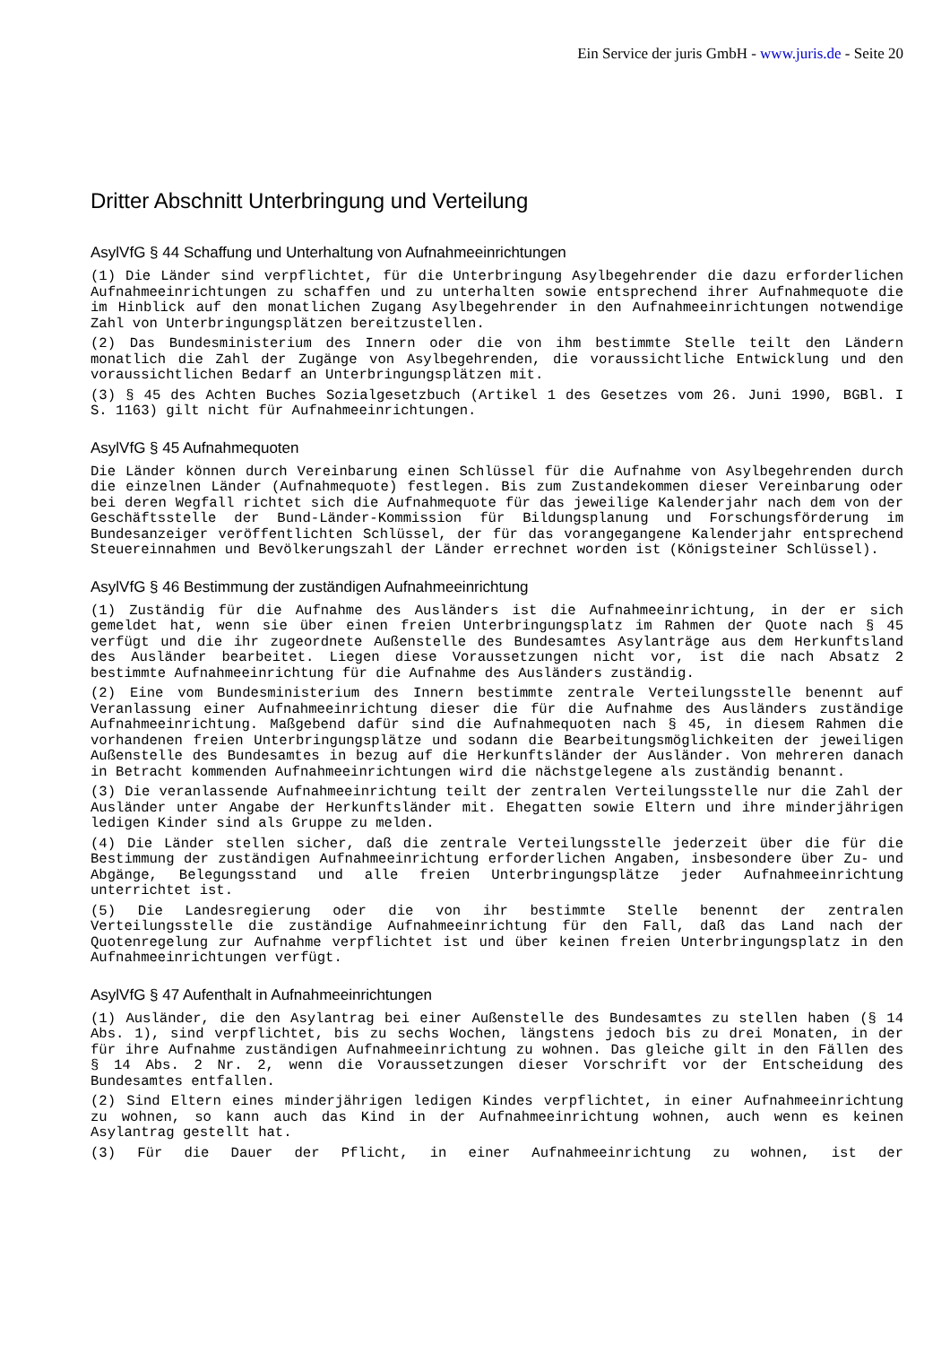Ein Service der juris GmbH - www.juris.de - Seite 20
Dritter Abschnitt Unterbringung und Verteilung
AsylVfG § 44 Schaffung und Unterhaltung von Aufnahmeeinrichtungen
(1) Die Länder sind verpflichtet, für die Unterbringung Asylbegehrender die dazu erforderlichen Aufnahmeeinrichtungen zu schaffen und zu unterhalten sowie entsprechend ihrer Aufnahmequote die im Hinblick auf den monatlichen Zugang Asylbegehrender in den Aufnahmeeinrichtungen notwendige Zahl von Unterbringungsplätzen bereitzustellen.
(2) Das Bundesministerium des Innern oder die von ihm bestimmte Stelle teilt den Ländern monatlich die Zahl der Zugänge von Asylbegehrenden, die voraussichtliche Entwicklung und den voraussichtlichen Bedarf an Unterbringungsplätzen mit.
(3) § 45 des Achten Buches Sozialgesetzbuch (Artikel 1 des Gesetzes vom 26. Juni 1990, BGBl. I S. 1163) gilt nicht für Aufnahmeeinrichtungen.
AsylVfG § 45 Aufnahmequoten
Die Länder können durch Vereinbarung einen Schlüssel für die Aufnahme von Asylbegehrenden durch die einzelnen Länder (Aufnahmequote) festlegen. Bis zum Zustandekommen dieser Vereinbarung oder bei deren Wegfall richtet sich die Aufnahmequote für das jeweilige Kalenderjahr nach dem von der Geschäftsstelle der Bund-Länder-Kommission für Bildungsplanung und Forschungsförderung im Bundesanzeiger veröffentlichten Schlüssel, der für das vorangegangene Kalenderjahr entsprechend Steuereinnahmen und Bevölkerungszahl der Länder errechnet worden ist (Königsteiner Schlüssel).
AsylVfG § 46 Bestimmung der zuständigen Aufnahmeeinrichtung
(1) Zuständig für die Aufnahme des Ausländers ist die Aufnahmeeinrichtung, in der er sich gemeldet hat, wenn sie über einen freien Unterbringungsplatz im Rahmen der Quote nach § 45 verfügt und die ihr zugeordnete Außenstelle des Bundesamtes Asylanträge aus dem Herkunftsland des Ausländer bearbeitet. Liegen diese Voraussetzungen nicht vor, ist die nach Absatz 2 bestimmte Aufnahmeeinrichtung für die Aufnahme des Ausländers zuständig.
(2) Eine vom Bundesministerium des Innern bestimmte zentrale Verteilungsstelle benennt auf Veranlassung einer Aufnahmeeinrichtung dieser die für die Aufnahme des Ausländers zuständige Aufnahmeeinrichtung. Maßgebend dafür sind die Aufnahmequoten nach § 45, in diesem Rahmen die vorhandenen freien Unterbringungsplätze und sodann die Bearbeitungsmöglichkeiten der jeweiligen Außenstelle des Bundesamtes in bezug auf die Herkunftsländer der Ausländer. Von mehreren danach in Betracht kommenden Aufnahmeeinrichtungen wird die nächstgelegene als zuständig benannt.
(3) Die veranlassende Aufnahmeeinrichtung teilt der zentralen Verteilungsstelle nur die Zahl der Ausländer unter Angabe der Herkunftsländer mit. Ehegatten sowie Eltern und ihre minderjährigen ledigen Kinder sind als Gruppe zu melden.
(4) Die Länder stellen sicher, daß die zentrale Verteilungsstelle jederzeit über die für die Bestimmung der zuständigen Aufnahmeeinrichtung erforderlichen Angaben, insbesondere über Zu- und Abgänge, Belegungsstand und alle freien Unterbringungsplätze jeder Aufnahmeeinrichtung unterrichtet ist.
(5) Die Landesregierung oder die von ihr bestimmte Stelle benennt der zentralen Verteilungsstelle die zuständige Aufnahmeeinrichtung für den Fall, daß das Land nach der Quotenregelung zur Aufnahme verpflichtet ist und über keinen freien Unterbringungsplatz in den Aufnahmeeinrichtungen verfügt.
AsylVfG § 47 Aufenthalt in Aufnahmeeinrichtungen
(1) Ausländer, die den Asylantrag bei einer Außenstelle des Bundesamtes zu stellen haben (§ 14 Abs. 1), sind verpflichtet, bis zu sechs Wochen, längstens jedoch bis zu drei Monaten, in der für ihre Aufnahme zuständigen Aufnahmeeinrichtung zu wohnen. Das gleiche gilt in den Fällen des § 14 Abs. 2 Nr. 2, wenn die Voraussetzungen dieser Vorschrift vor der Entscheidung des Bundesamtes entfallen.
(2) Sind Eltern eines minderjährigen ledigen Kindes verpflichtet, in einer Aufnahmeeinrichtung zu wohnen, so kann auch das Kind in der Aufnahmeeinrichtung wohnen, auch wenn es keinen Asylantrag gestellt hat.
(3) Für die Dauer der Pflicht, in einer Aufnahmeeinrichtung zu wohnen, ist der